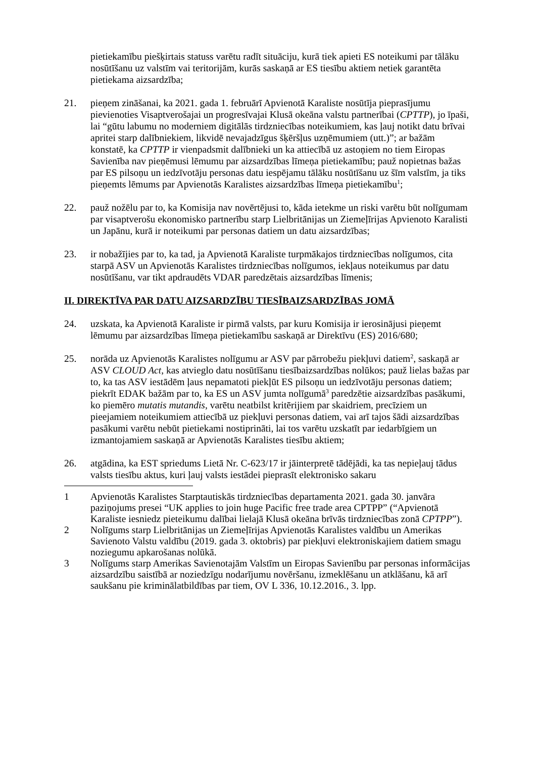pietiekamību piešķirtais statuss varētu radīt situāciju, kurā tiek apieti ES noteikumi par tālāku nosūtīšanu uz valstīm vai teritorijām, kurās saskaņā ar ES tiesību aktiem netiek garantēta pietiekama aizsardzība;
21. pieņem zināšanai, ka 2021. gada 1. februārī Apvienotā Karaliste nosūtīja pieprasījumu pievienoties Visaptverošajai un progresīvajai Klusā okeāna valstu partnerībai (CPTTP), jo īpaši, lai “gūtu labumu no moderniem digitālās tirdzniecības noteikumiem, kas ļauj notikt datu brīvai apritei starp dalībniekiem, likvidē nevajadzīgus šķēršļus uzņēmumiem (utt.)”; ar bažām konstatē, ka CPTTP ir vienpadsmit dalībnieki un ka attiecībā uz astoņiem no tiem Eiropas Savienība nav pieņēmusi lēmumu par aizsardzības līmeņa pietiekamību; pauž nopietnas bažas par ES pilsoņu un iedzīvotāju personas datu iespējamu tālāku nosūtīšanu uz šīm valstīm, ja tiks pieņemts lēmums par Apvienotās Karalistes aizsardzības līmeņa pietiekamību<sup>1</sup>;
22. pauž nožēlu par to, ka Komisija nav novērtējusi to, kāda ietekme un riski varētu būt nolīgumam par visaptverošu ekonomisko partnerību starp Lielbritānijas un Ziemeļīrijas Apvienoto Karalisti un Japānu, kurā ir noteikumi par personas datiem un datu aizsardzības;
23. ir nobažījies par to, ka tad, ja Apvienotā Karaliste turpmākajos tirdzniecības nolīgumos, cita starpā ASV un Apvienotās Karalistes tirdzniecības nolīgumos, iekļaus noteikumus par datu nosūtīšanu, var tikt apdraudēts VDAR paredzētais aizsardzības līmenis;
II. DIREKTĪVA PAR DATU AIZSARDZĪBU TIESĪBAIZSARDZĪBAS JOMĀ
24. uzskata, ka Apvienotā Karaliste ir pirmā valsts, par kuru Komisija ir ierosinājusi pieņemt lēmumu par aizsardzības līmeņa pietiekamību saskaņā ar Direktīvu (ES) 2016/680;
25. norāda uz Apvienotās Karalistes nolīgumu ar ASV par pārrobežu piekļuvi datiem<sup>2</sup>, saskaņā ar ASV CLOUD Act, kas atvieglo datu nosūtīšanu tiesībaizsardzības nolūkos; pauž lielas bažas par to, ka tas ASV iestādēm ļaus nepamatoti piekļūt ES pilsoņu un iedzīvotāju personas datiem; piekrīt EDAK bažām par to, ka ES un ASV jumta nolīgumā<sup>3</sup> paredzētie aizsardzības pasākumi, ko piemēro mutatis mutandis, varētu neatbilst kritērijiem par skaidriem, precīziem un pieejamiem noteikumiem attiecībā uz piekļuvi personas datiem, vai arī tajos šādi aizsardzības pasākumi varētu nebūt pietiekami nostiprināti, lai tos varētu uzskatīt par iedarbīgiem un izmantojamiem saskaņā ar Apvienotās Karalistes tiesību aktiem;
26. atgādina, ka EST spriedums Lietā Nr. C-623/17 ir jāinterpretē tādējādi, ka tas nepieļauj tādus valsts tiesību aktus, kuri ļauj valsts iestādei pieprasīt elektronisko sakaru
1 Apvienotās Karalistes Starptautiskās tirdzniecības departamenta 2021. gada 30. janvāra paziņojums presei “UK applies to join huge Pacific free trade area CPTPP” (“Apvienotā Karaliste iesniedz pieteikumu dalībai lielajā Klusā okeāna brīvās tirdzniecības zonā CPTPP”).
2 Nolīgums starp Lielbritānijas un Ziemeļīrijas Apvienotās Karalistes valdību un Amerikas Savienoto Valstu valdību (2019. gada 3. oktobris) par piekļuvi elektroniskajiem datiem smagu noziegumu apkarošanas nolūkā.
3 Nolīgums starp Amerikas Savienotajām Valstīm un Eiropas Savienību par personas informācijas aizsardzību saistībā ar noziedzīgu nodarījumu novēršanu, izmeklēšanu un atklāšanu, kā arī saukšanu pie kriminālatbildības par tiem, OV L 336, 10.12.2016., 3. lpp.